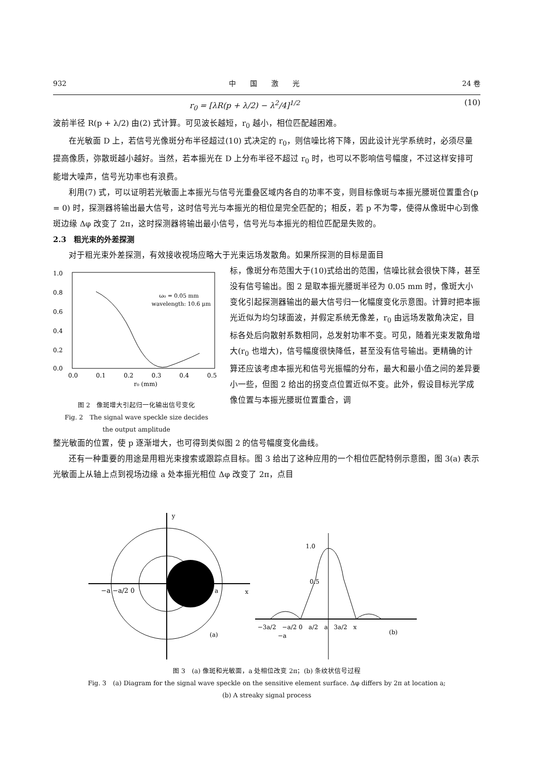932 中　　国　　激　　光 24 卷
r<sub>0</sub> = [λR(p + λ/2) − λ<sup>2</sup>/4]<sup>1/2</sup> (10)
波前半径 R(p + λ/2) 由(2) 式计算。可见波长越短，r<sub>0</sub> 越小，相位匹配越困难。
在光敏面 D 上，若信号光像斑分布半径超过(10) 式决定的 r<sub>0</sub>，则信噪比将下降，因此设计光学系统时，必须尽量提高像质，弥散斑越小越好。当然，若本振光在 D 上分布半径不超过 r<sub>0</sub> 时，也可以不影响信号幅度，不过这样安排可能增大噪声，信号光功率也有浪费。
利用(7) 式，可以证明若光敏面上本振光与信号光重叠区域内各自的功率不变，则目标像斑与本振光腰斑位置重合(p = 0) 时，探测器将输出最大信号，这时信号光与本振光的相位是完全匹配的；相反，若 p 不为零，使得从像斑中心到像斑边缘 Δφ 改变了 2π，这时探测器将输出最小信号，信号光与本振光的相位匹配是失败的。
2.3　粗光束的外差探测
对于粗光束外差探测，有效接收视场应略大于光束远场发散角。如果所探测的目标是面目
1.0
0.8
0.6
0.4
0.2
0.0
0.0
0.1
0.2
0.3
0.4
0.5
r₀ (mm)
ω₀ = 0.05 mm
wavelength: 10.6 μm
图 2　像斑增大引起归一化输出信号变化
Fig. 2　The signal wave speckle size decides
the output amplitude
标，像斑分布范围大于(10)式给出的范围，信噪比就会很快下降，甚至没有信号输出。图 2 是取本振光腰斑半径为 0.05 mm 时，像斑大小变化引起探测器输出的最大信号归一化幅度变化示意图。计算时把本振光近似为均匀球面波，并假定系统无像差，r<sub>0</sub> 由远场发散角决定，目标各处后向散射系数相同，总发射功率不变。可见，随着光束发散角增大(r<sub>0</sub> 也增大)，信号幅度很快降低，甚至没有信号输出。更精确的计算还应该考虑本振光和信号光振幅的分布，最大和最小值之间的差异要小一些，但图 2 给出的拐变点位置近似不变。此外，假设目标光学成像位置与本振光腰斑位置重合，调
整光敏面的位置，使 p 逐渐增大，也可得到类似图 2 的信号幅度变化曲线。
还有一种重要的用途是用粗光束搜索或跟踪点目标。图 3 给出了这种应用的一个相位匹配特例示意图，图 3(a) 表示光敏面上从轴上点到视场边缘 a 处本振光相位 Δφ 改变了 2π，点目
y
x
−a −a/2 0
a
(a)
1.0
0.5
−3a/2　−a/2 0　a/2　a　3a/2　x
−a
(b)
图 3　(a) 像斑和光敏面，a 处相位改变 2π；(b) 条纹状信号过程
Fig. 3　(a) Diagram for the signal wave speckle on the sensitive element surface. Δφ differs by 2π at location a;
(b) A streaky signal process